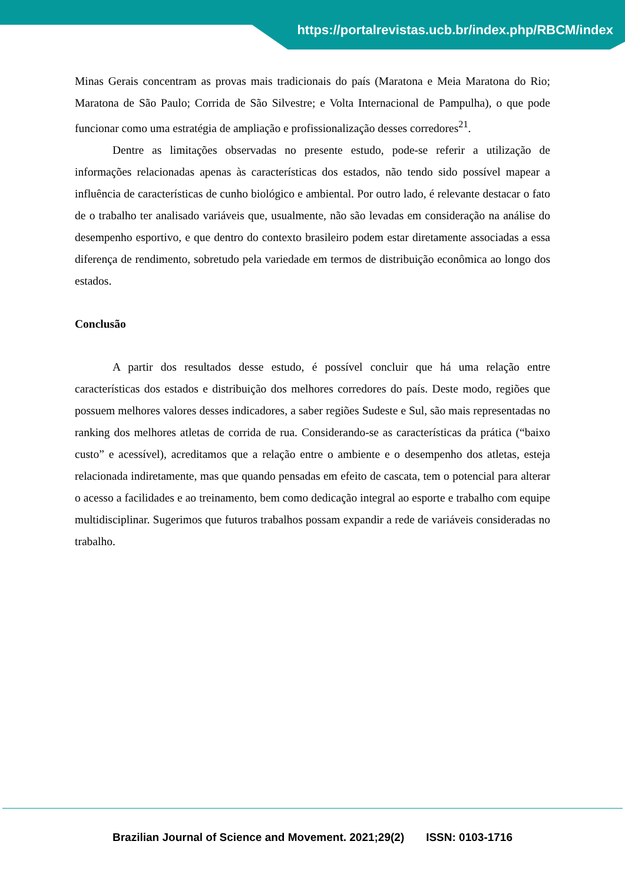https://portalrevistas.ucb.br/index.php/RBCM/index
Minas Gerais concentram as provas mais tradicionais do país (Maratona e Meia Maratona do Rio; Maratona de São Paulo; Corrida de São Silvestre; e Volta Internacional de Pampulha), o que pode funcionar como uma estratégia de ampliação e profissionalização desses corredores<sup>21</sup>.
Dentre as limitações observadas no presente estudo, pode-se referir a utilização de informações relacionadas apenas às características dos estados, não tendo sido possível mapear a influência de características de cunho biológico e ambiental. Por outro lado, é relevante destacar o fato de o trabalho ter analisado variáveis que, usualmente, não são levadas em consideração na análise do desempenho esportivo, e que dentro do contexto brasileiro podem estar diretamente associadas a essa diferença de rendimento, sobretudo pela variedade em termos de distribuição econômica ao longo dos estados.
Conclusão
A partir dos resultados desse estudo, é possível concluir que há uma relação entre características dos estados e distribuição dos melhores corredores do país. Deste modo, regiões que possuem melhores valores desses indicadores, a saber regiões Sudeste e Sul, são mais representadas no ranking dos melhores atletas de corrida de rua. Considerando-se as características da prática (“baixo custo” e acessível), acreditamos que a relação entre o ambiente e o desempenho dos atletas, esteja relacionada indiretamente, mas que quando pensadas em efeito de cascata, tem o potencial para alterar o acesso a facilidades e ao treinamento, bem como dedicação integral ao esporte e trabalho com equipe multidisciplinar. Sugerimos que futuros trabalhos possam expandir a rede de variáveis consideradas no trabalho.
Brazilian Journal of Science and Movement. 2021;29(2) ISSN: 0103-1716